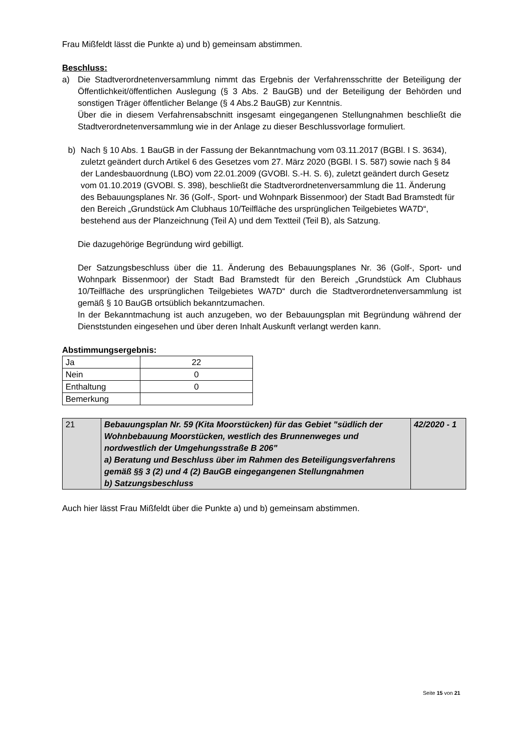Frau Mißfeldt lässt die Punkte a) und b) gemeinsam abstimmen.
Beschluss:
a) Die Stadtverordnetenversammlung nimmt das Ergebnis der Verfahrensschritte der Beteiligung der Öffentlichkeit/öffentlichen Auslegung (§ 3 Abs. 2 BauGB) und der Beteiligung der Behörden und sonstigen Träger öffentlicher Belange (§ 4 Abs.2 BauGB) zur Kenntnis.
Über die in diesem Verfahrensabschnitt insgesamt eingegangenen Stellungnahmen beschließt die Stadtverordnetenversammlung wie in der Anlage zu dieser Beschlussvorlage formuliert.
b) Nach § 10 Abs. 1 BauGB in der Fassung der Bekanntmachung vom 03.11.2017 (BGBl. I S. 3634), zuletzt geändert durch Artikel 6 des Gesetzes vom 27. März 2020 (BGBl. I S. 587) sowie nach § 84 der Landesbauordnung (LBO) vom 22.01.2009 (GVOBl. S.-H. S. 6), zuletzt geändert durch Gesetz vom 01.10.2019 (GVOBl. S. 398), beschließt die Stadtverordnetenversammlung die 11. Änderung des Bebauungsplanes Nr. 36 (Golf-, Sport- und Wohnpark Bissenmoor) der Stadt Bad Bramstedt für den Bereich „Grundstück Am Clubhaus 10/Teilfläche des ursprünglichen Teilgebietes WA7D“, bestehend aus der Planzeichnung (Teil A) und dem Textteil (Teil B), als Satzung.
Die dazugehörige Begründung wird gebilligt.
Der Satzungsbeschluss über die 11. Änderung des Bebauungsplanes Nr. 36 (Golf-, Sport- und Wohnpark Bissenmoor) der Stadt Bad Bramstedt für den Bereich „Grundstück Am Clubhaus 10/Teilfläche des ursprünglichen Teilgebietes WA7D“ durch die Stadtverordnetenversammlung ist gemäß § 10 BauGB ortsüblich bekanntzumachen.
In der Bekanntmachung ist auch anzugeben, wo der Bebauungsplan mit Begründung während der Dienststunden eingesehen und über deren Inhalt Auskunft verlangt werden kann.
Abstimmungsergebnis:
| Ja | 22 |
| Nein | 0 |
| Enthaltung | 0 |
| Bemerkung | |
| 21 | Bebauungsplan Nr. 59 (Kita Moorstücken) für das Gebiet "südlich der Wohnbebauung Moorstücken, westlich des Brunnenweges und nordwestlich der Umgehungsstraße B 206" a) Beratung und Beschluss über im Rahmen des Beteiligungsverfahrens gemäß §§ 3 (2) und 4 (2) BauGB eingegangenen Stellungnahmen b) Satzungsbeschluss | 42/2020 - 1 |
Auch hier lässt Frau Mißfeldt über die Punkte a) und b) gemeinsam abstimmen.
Seite 15 von 21